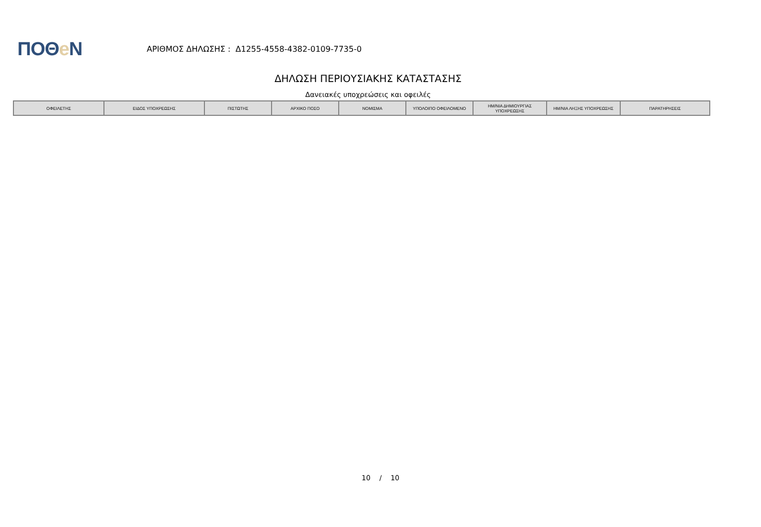ΠΟΘe Ν
ΑΡΙΘΜΟΣ ΔΗΛΩΣΗΣ : Δ1255-4558-4382-0109-7735-0
ΔΗΛΩΣΗ ΠΕΡΙΟΥΣΙΑΚΗΣ ΚΑΤΑΣΤΑΣΗΣ
Δανειακές υποχρεώσεις και οφειλές
| ΟΦΕΙΛΕΤΗΣ | ΕΙΔΟΣ ΥΠΟΧΡΕΩΣΗΣ | ΠΙΣΤΩΤΗΣ | ΑΡΧΙΚΟ ΠΟΣΟ | ΝΟΜΙΣΜΑ | ΥΠΟΛΟΙΠΟ ΟΦΕΙΛΟΜΕΝΟ | ΗΜ/ΝΙΑ ΔΗΜΙΟΥΡΓΙΑΣ ΥΠΟΧΡΕΩΣΗΣ | ΗΜ/ΝΙΑ ΛΗΞΗΣ ΥΠΟΧΡΕΩΣΗΣ | ΠΑΡΑΤΗΡΗΣΕΙΣ |
| --- | --- | --- | --- | --- | --- | --- | --- | --- |
10 / 10